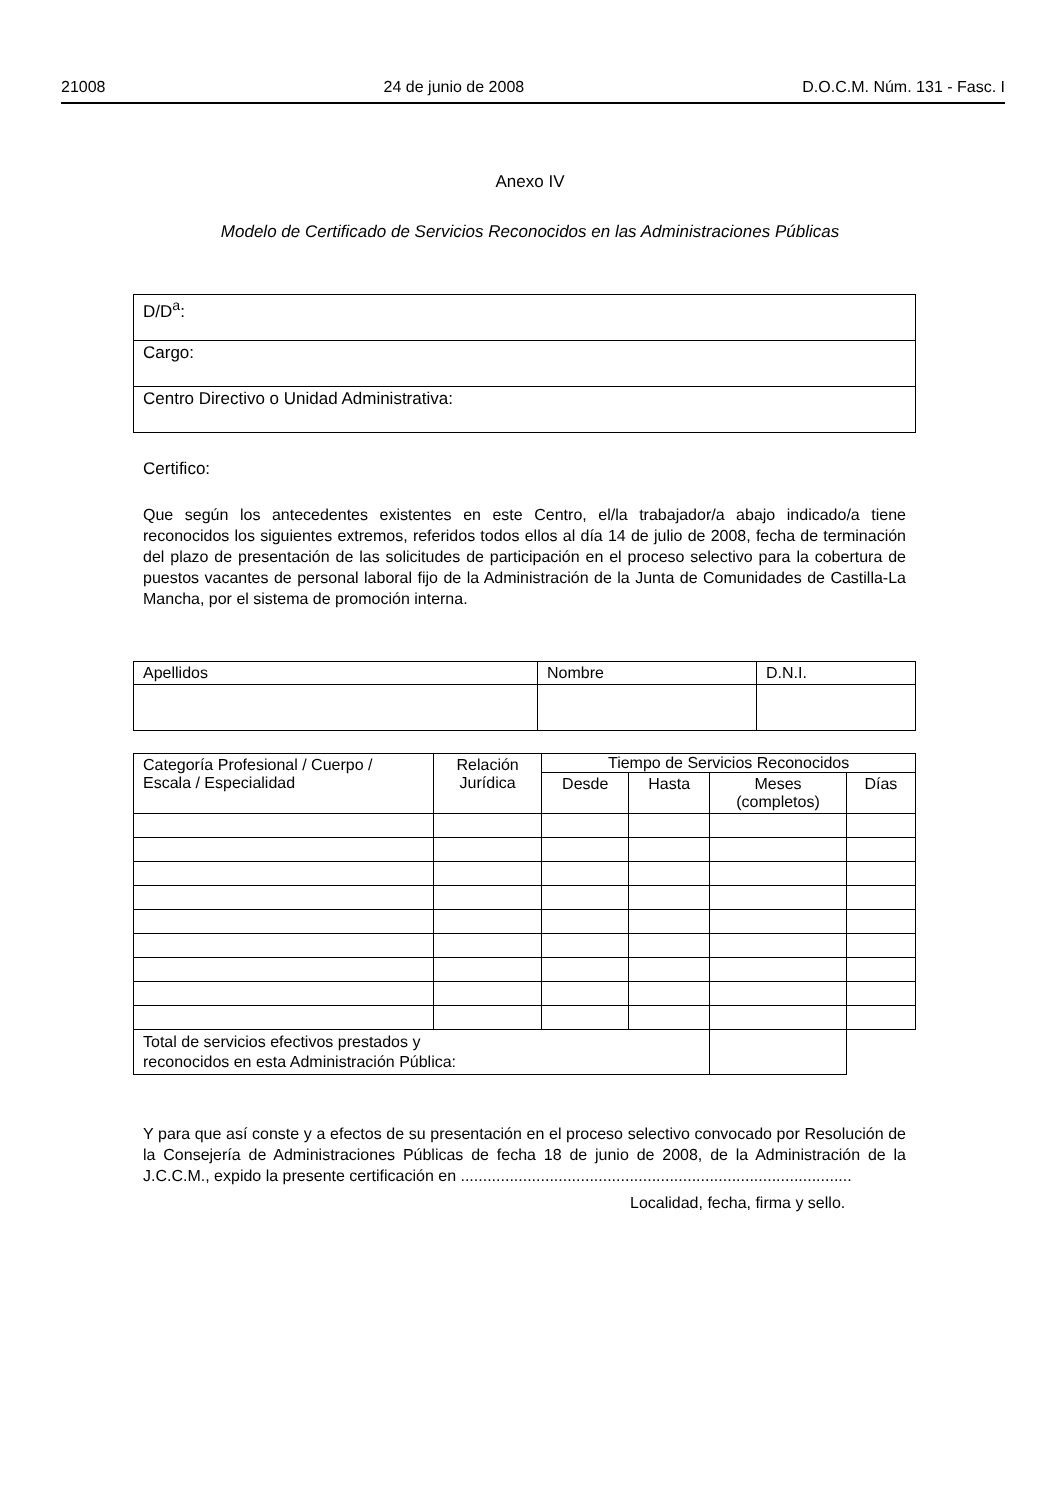21008 24 de junio de 2008 D.O.C.M. Núm. 131 - Fasc. I
Anexo IV
Modelo de Certificado de Servicios Reconocidos en las Administraciones Públicas
| D/D<sup>a</sup>: |
| Cargo: |
| Centro Directivo o Unidad Administrativa: |
Certifico:
Que según los antecedentes existentes en este Centro, el/la trabajador/a abajo indicado/a tiene reconocidos los siguientes extremos, referidos todos ellos al día 14 de julio de 2008, fecha de terminación del plazo de presentación de las solicitudes de participación en el proceso selectivo para la cobertura de puestos vacantes de personal laboral fijo de la Administración de la Junta de Comunidades de Castilla-La Mancha, por el sistema de promoción interna.
| Apellidos | Nombre | D.N.I. |
| --- | --- | --- |
| Categoría Profesional / Cuerpo / Escala / Especialidad | Relación Jurídica | Tiempo de Servicios Reconocidos | | | |
| --- | --- | --- | --- | --- | --- |
| | | Desde | Hasta | Meses (completos) | Días |
| Total de servicios efectivos prestados y reconocidos en esta Administración Pública: | | | | | |
Y para que así conste y a efectos de su presentación en el proceso selectivo convocado por Resolución de la Consejería de Administraciones Públicas de fecha 18 de junio de 2008, de la Administración de la J.C.C.M., expido la presente certificación en ........................................................................................
Localidad, fecha, firma y sello.